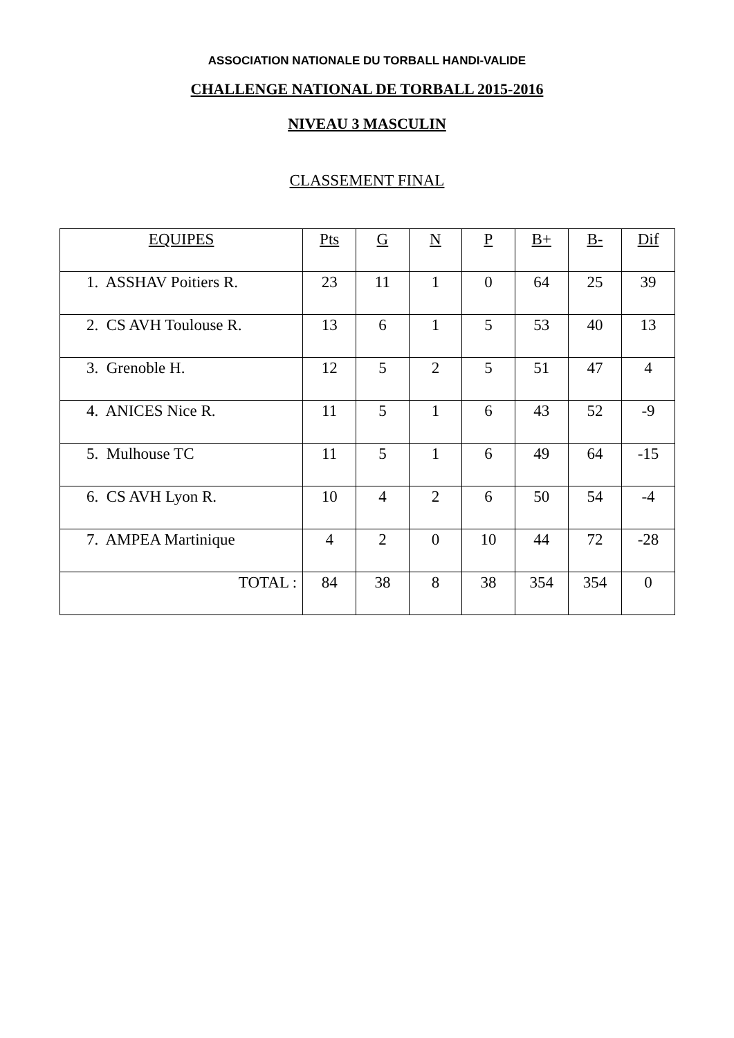ASSOCIATION NATIONALE DU TORBALL HANDI-VALIDE
CHALLENGE NATIONAL DE TORBALL 2015-2016
NIVEAU 3 MASCULIN
CLASSEMENT FINAL
| EQUIPES | Pts | G | N | P | B+ | B- | Dif |
| --- | --- | --- | --- | --- | --- | --- | --- |
| 1. ASSHAV Poitiers R. | 23 | 11 | 1 | 0 | 64 | 25 | 39 |
| 2. CS AVH Toulouse R. | 13 | 6 | 1 | 5 | 53 | 40 | 13 |
| 3. Grenoble H. | 12 | 5 | 2 | 5 | 51 | 47 | 4 |
| 4. ANICES Nice R. | 11 | 5 | 1 | 6 | 43 | 52 | -9 |
| 5. Mulhouse TC | 11 | 5 | 1 | 6 | 49 | 64 | -15 |
| 6. CS AVH Lyon R. | 10 | 4 | 2 | 6 | 50 | 54 | -4 |
| 7. AMPEA Martinique | 4 | 2 | 0 | 10 | 44 | 72 | -28 |
| TOTAL : | 84 | 38 | 8 | 38 | 354 | 354 | 0 |